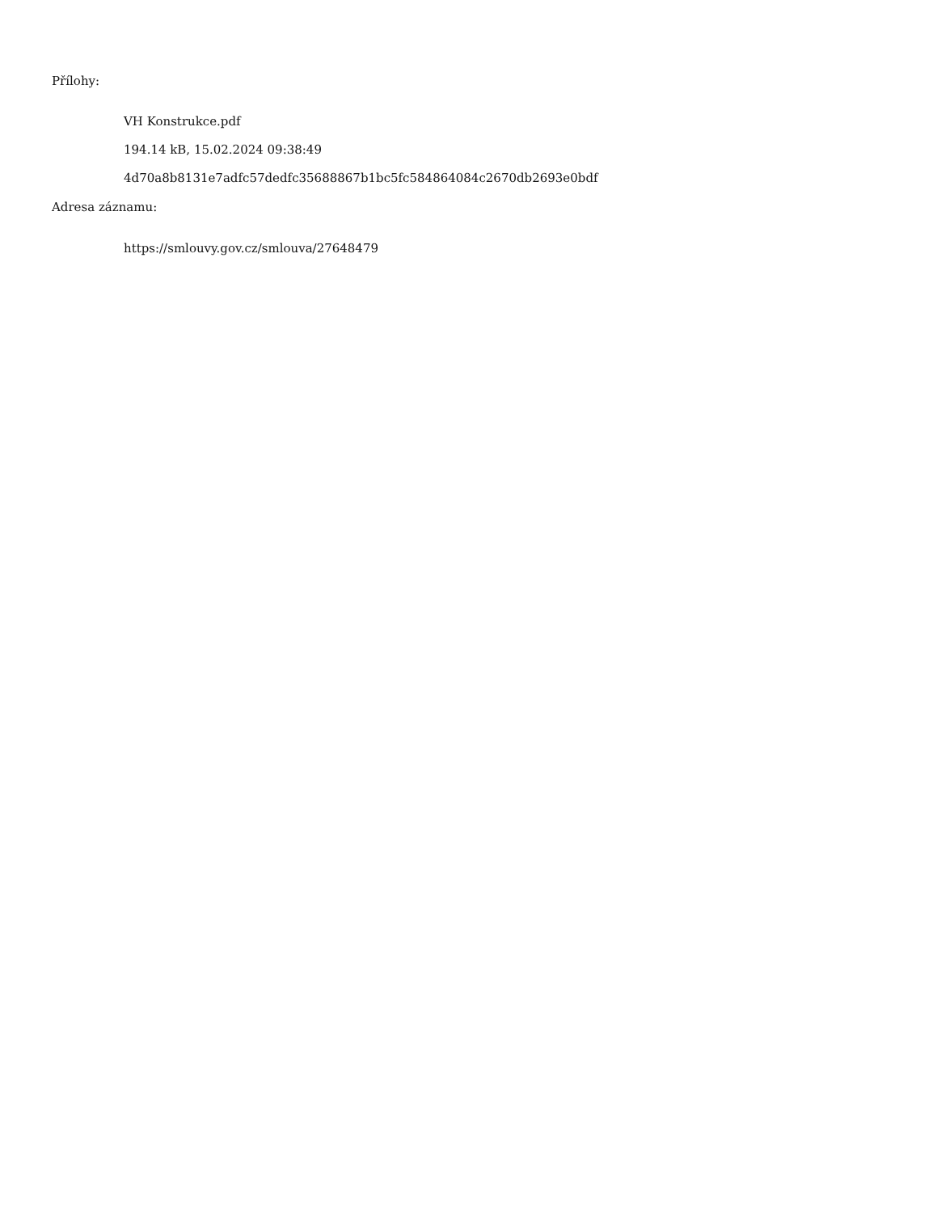Přílohy:
VH Konstrukce.pdf
194.14 kB, 15.02.2024 09:38:49
4d70a8b8131e7adfc57dedfc35688867b1bc5fc584864084c2670db2693e0bdf
Adresa záznamu:
https://smlouvy.gov.cz/smlouva/27648479